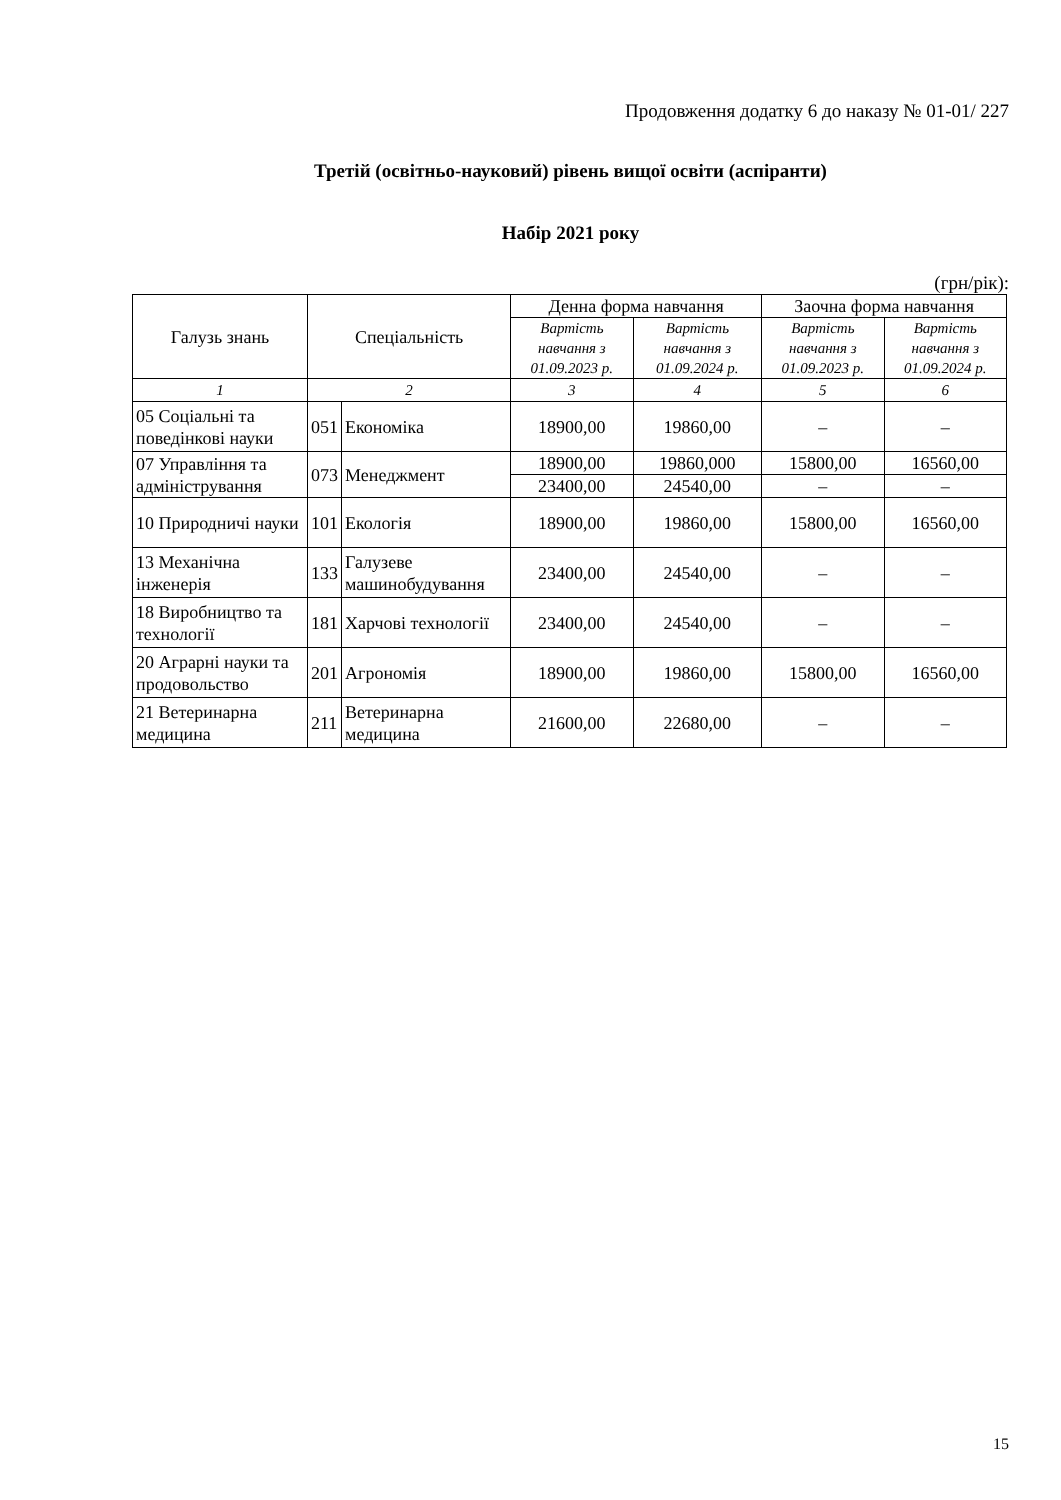Продовження додатку 6 до наказу № 01-01/ 227
Третій (освітньо-науковий) рівень вищої освіти (аспіранти)
Набір 2021 року
(грн/рік):
| Галузь знань | Спеціальність | | Денна форма навчання | | Заочна форма навчання | |
| --- | --- | --- | --- | --- | --- | --- |
| | | | Вартість навчання з 01.09.2023 р. | Вартість навчання з 01.09.2024 р. | Вартість навчання з 01.09.2023 р. | Вартість навчання з 01.09.2024 р. |
| 1 | 2 | | 3 | 4 | 5 | 6 |
| 05 Соціальні та поведінкові науки | 051 | Економіка | 18900,00 | 19860,00 | – | – |
| 07 Управління та адміністрування | 073 | Менеджмент | 18900,00 | 19860,000 | 15800,00 | 16560,00 |
| | | | 23400,00 | 24540,00 | – | – |
| 10 Природничі науки | 101 | Екологія | 18900,00 | 19860,00 | 15800,00 | 16560,00 |
| 13 Механічна інженерія | 133 | Галузеве машинобудування | 23400,00 | 24540,00 | – | – |
| 18 Виробництво та технології | 181 | Харчові технології | 23400,00 | 24540,00 | – | – |
| 20 Аграрні науки та продовольство | 201 | Агрономія | 18900,00 | 19860,00 | 15800,00 | 16560,00 |
| 21 Ветеринарна медицина | 211 | Ветеринарна медицина | 21600,00 | 22680,00 | – | – |
15